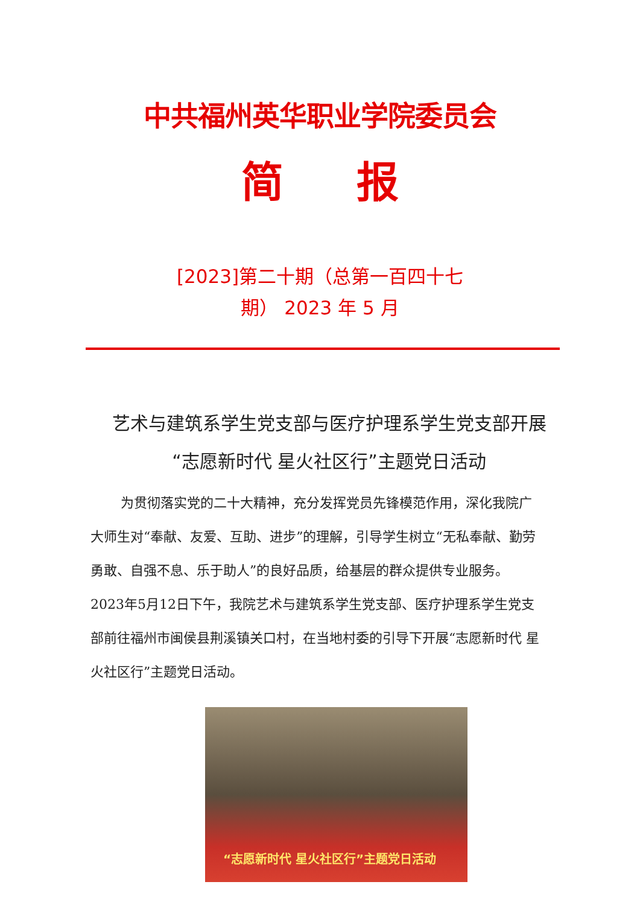中共福州英华职业学院委员会
简 报
[2023]第二十期（总第一百四十七
期） 2023 年 5 月
艺术与建筑系学生党支部与医疗护理系学生党支部开展“志愿新时代 星火社区行”主题党日活动
为贯彻落实党的二十大精神，充分发挥党员先锋模范作用，深化我院广大师生对“奉献、友爱、互助、进步”的理解，引导学生树立“无私奉献、勤劳勇敢、自强不息、乐于助人”的良好品质，给基层的群众提供专业服务。2023年5月12日下午，我院艺术与建筑系学生党支部、医疗护理系学生党支部前往福州市闽侯县荆溪镇关口村，在当地村委的引导下开展“志愿新时代 星火社区行”主题党日活动。
“志愿新时代 星火社区行”主题党日活动